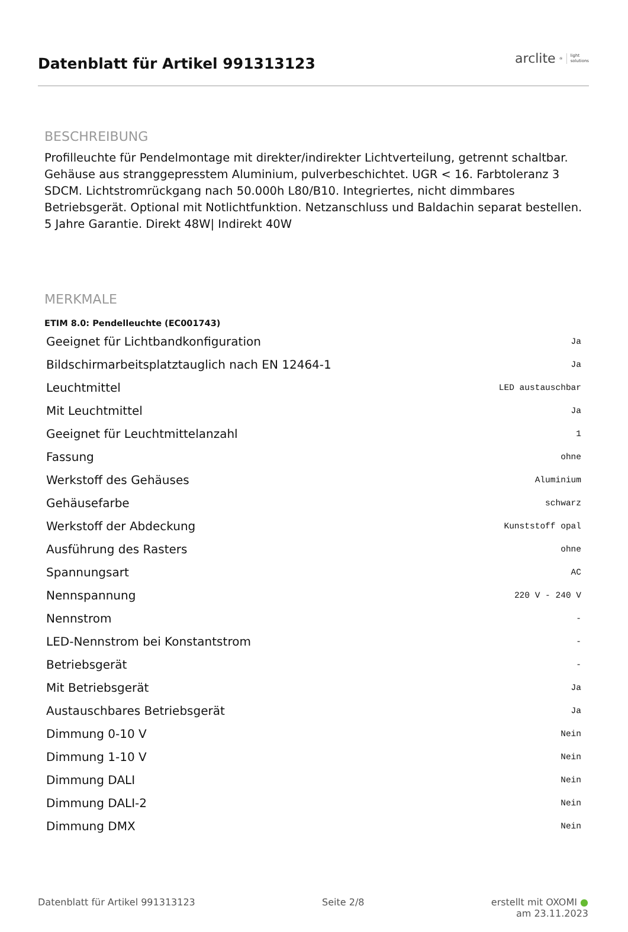Datenblatt für Artikel 991313123
arclite<sup>®</sup> light
solutions
BESCHREIBUNG
Profilleuchte für Pendelmontage mit direkter/indirekter Lichtverteilung, getrennt schaltbar. Gehäuse aus stranggepresstem Aluminium, pulverbeschichtet. UGR < 16. Farbtoleranz 3 SDCM. Lichtstromrückgang nach 50.000h L80/B10. Integriertes, nicht dimmbares Betriebsgerät. Optional mit Notlichtfunktion. Netzanschluss und Baldachin separat bestellen. 5 Jahre Garantie. Direkt 48W| Indirekt 40W
MERKMALE
ETIM 8.0: Pendelleuchte (EC001743)
| Geeignet für Lichtbandkonfiguration | Ja |
| Bildschirmarbeitsplatztauglich nach EN 12464-1 | Ja |
| Leuchtmittel | LED austauschbar |
| Mit Leuchtmittel | Ja |
| Geeignet für Leuchtmittelanzahl | 1 |
| Fassung | ohne |
| Werkstoff des Gehäuses | Aluminium |
| Gehäusefarbe | schwarz |
| Werkstoff der Abdeckung | Kunststoff opal |
| Ausführung des Rasters | ohne |
| Spannungsart | AC |
| Nennspannung | 220 V - 240 V |
| Nennstrom | - |
| LED-Nennstrom bei Konstantstrom | - |
| Betriebsgerät | - |
| Mit Betriebsgerät | Ja |
| Austauschbares Betriebsgerät | Ja |
| Dimmung 0-10 V | Nein |
| Dimmung 1-10 V | Nein |
| Dimmung DALI | Nein |
| Dimmung DALI-2 | Nein |
| Dimmung DMX | Nein |
Datenblatt für Artikel 991313123 Seite 2/8 erstellt mit OXOMI ●
am 23.11.2023